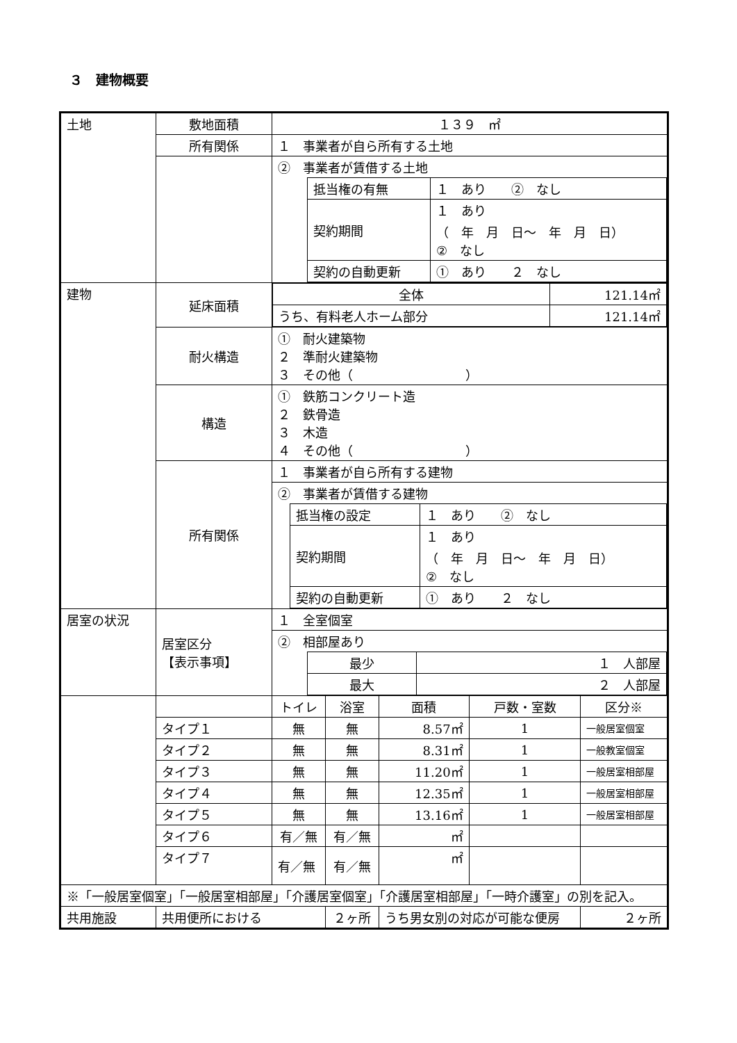３　建物概要
| 土地 | 敷地面積 | １３９ ㎡ | | | | | |
| | 所有関係 | １ 事業者が自ら所有する土地 | | | | | |
| | | ② 事業者が賃借する土地 / 抵当権の有無 / １ あり ② なし / / 契約期間 / １ あり （ 年 月 日～ 年 月 日） ② なし / / 契約の自動更新 / ① あり ２ なし / | | | | | |
| 建物 | 延床面積 | / 全体 / 121.14㎡ / / うち、有料老人ホーム部分 / 121.14㎡ / | | | | | |
| | 耐火構造 | ① 耐火建築物 ２ 準耐火建築物 ３ その他（ ） | | | | | |
| | 構造 | ① 鉄筋コンクリート造 ２ 鉄骨造 ３ 木造 ４ その他（ ） | | | | | |
| | 所有関係 | １ 事業者が自ら所有する建物 | | | | | |
| | | ② 事業者が賃借する建物 / 抵当権の設定 / １ あり ② なし / / 契約期間 / １ あり （ 年 月 日～ 年 月 日） ② なし / / 契約の自動更新 / ① あり ２ なし / | | | | | |
| 居室の状況 | 居室区分 【表示事項】 | １ 全室個室 | | | | | |
| | | ② 相部屋あり / 最少 / １ 人部屋 / / 最大 / ２ 人部屋 / | | | | | |
| | | トイレ | 浴室 | 面積 | 戸数・室数 | 区分※ | |
| | タイプ１ | 無 | 無 | 8.57㎡ | 1 | 一般居室個室 | |
| | タイプ２ | 無 | 無 | 8.31㎡ | 1 | 一般教室個室 | |
| | タイプ３ | 無 | 無 | 11.20㎡ | 1 | 一般居室相部屋 | |
| | タイプ４ | 無 | 無 | 12.35㎡ | 1 | 一般居室相部屋 | |
| | タイプ５ | 無 | 無 | 13.16㎡ | 1 | 一般居室相部屋 | |
| | タイプ６ | 有／無 | 有／無 | ㎡ | | | |
| | タイプ７ | 有／無 | 有／無 | ㎡ | | | |
| ※「一般居室個室」「一般居室相部屋」「介護居室個室」「介護居室相部屋」「一時介護室」の別を記入。 | | | | | | | |
| 共用施設 | 共用便所における | | ２ヶ所 | うち男女別の対応が可能な便房 | | | ２ヶ所 |